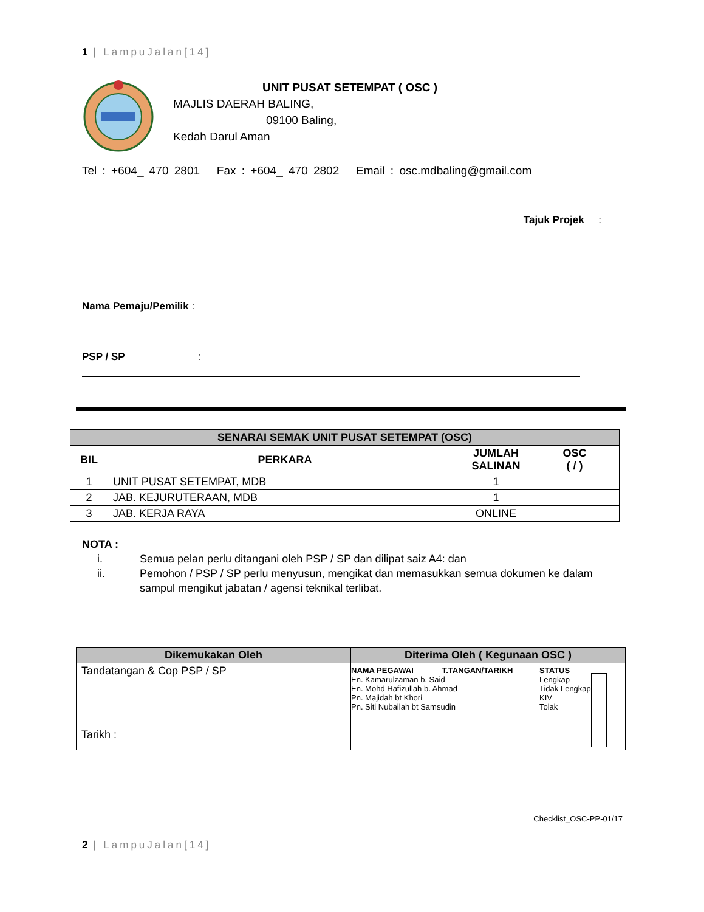1 | LampuJalan[14]
UNIT PUSAT SETEMPAT ( OSC )
MAJLIS DAERAH BALING,
09100 Baling,
Kedah Darul Aman
Tel : +604_ 470 2801 Fax : +604_ 470 2802 Email : osc.mdbaling@gmail.com
Tajuk Projek :
Nama Pemaju/Pemilik :
PSP / SP:
| SENARAI SEMAK UNIT PUSAT SETEMPAT (OSC) | | | |
| --- | --- | --- | --- |
| BIL | PERKARA | JUMLAH SALINAN | OSC ( / ) |
| 1 | UNIT PUSAT SETEMPAT, MDB | 1 | |
| 2 | JAB. KEJURUTERAAN, MDB | 1 | |
| 3 | JAB. KERJA RAYA | ONLINE | |
NOTA :
i. Semua pelan perlu ditangani oleh PSP / SP dan dilipat saiz A4: dan
ii. Pemohon / PSP / SP perlu menyusun, mengikat dan memasukkan semua dokumen ke dalam sampul mengikut jabatan / agensi teknikal terlibat.
| Dikemukakan Oleh | Diterima Oleh ( Kegunaan OSC ) |
| --- | --- |
| Tandatangan & Cop PSP / SP Tarikh : | NAMA PEGAWAI T.TANGAN/TARIKH En. Kamarulzaman b. Said En. Mohd Hafizullah b. Ahmad Pn. Majidah bt Khori Pn. Siti Nubailah bt Samsudin STATUS Lengkap Tidak Lengkap KIV Tolak |
Checklist_OSC-PP-01/17
2 | LampuJalan[14]